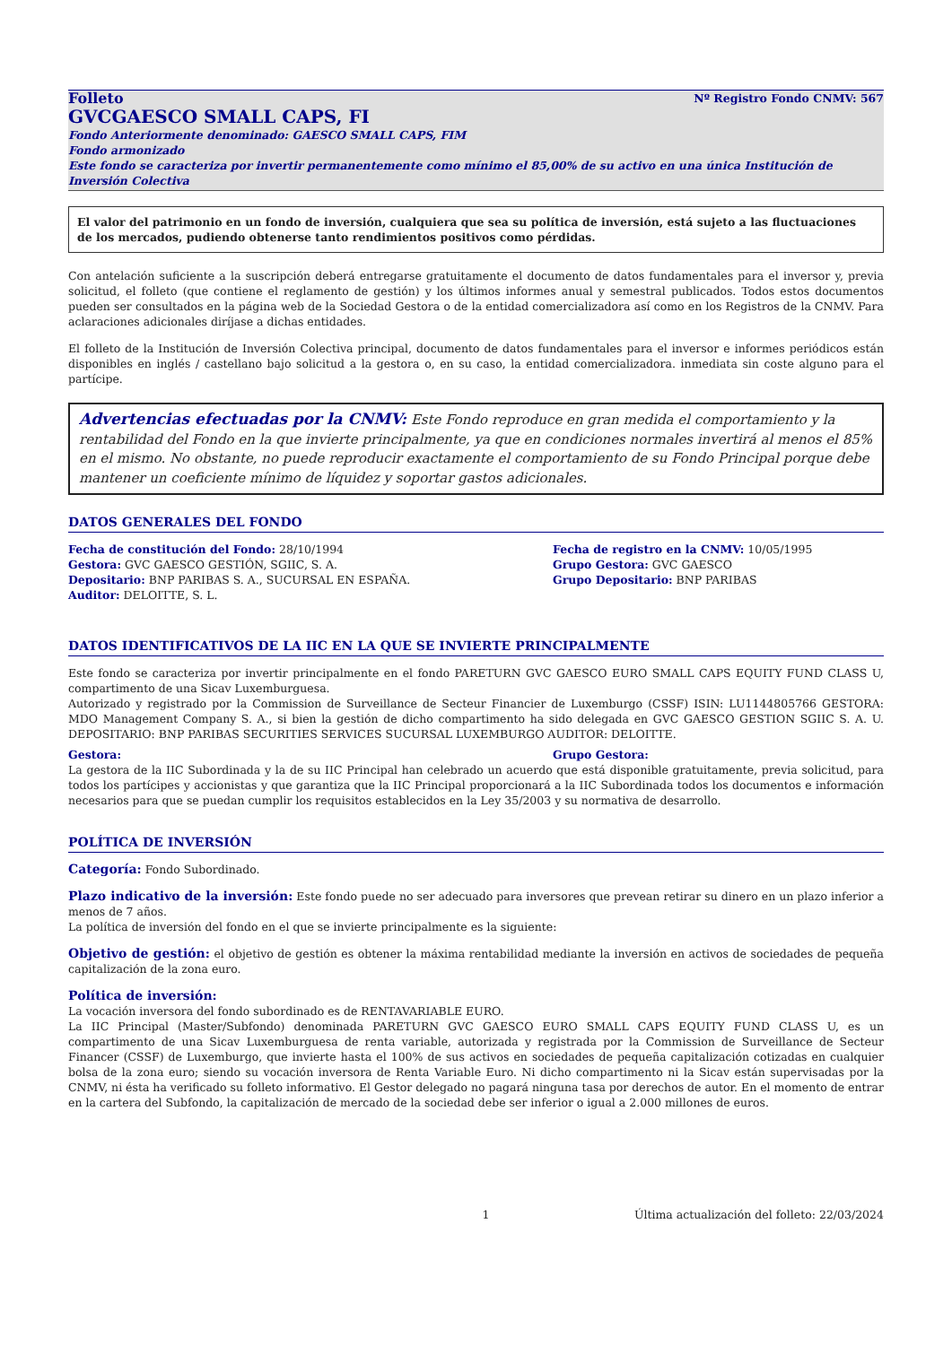Folleto Nº Registro Fondo CNMV: 567
GVCGAESCO SMALL CAPS, FI
Fondo Anteriormente denominado: GAESCO SMALL CAPS, FIM
Fondo armonizado
Este fondo se caracteriza por invertir permanentemente como mínimo el 85,00% de su activo en una única Institución de Inversión Colectiva
El valor del patrimonio en un fondo de inversión, cualquiera que sea su política de inversión, está sujeto a las fluctuaciones de los mercados, pudiendo obtenerse tanto rendimientos positivos como pérdidas.
Con antelación suficiente a la suscripción deberá entregarse gratuitamente el documento de datos fundamentales para el inversor y, previa solicitud, el folleto (que contiene el reglamento de gestión) y los últimos informes anual y semestral publicados. Todos estos documentos pueden ser consultados en la página web de la Sociedad Gestora o de la entidad comercializadora así como en los Registros de la CNMV. Para aclaraciones adicionales diríjase a dichas entidades.
El folleto de la Institución de Inversión Colectiva principal, documento de datos fundamentales para el inversor e informes periódicos están disponibles en inglés / castellano bajo solicitud a la gestora o, en su caso, la entidad comercializadora. inmediata sin coste alguno para el partícipe.
Advertencias efectuadas por la CNMV: Este Fondo reproduce en gran medida el comportamiento y la rentabilidad del Fondo en la que invierte principalmente, ya que en condiciones normales invertirá al menos el 85% en el mismo. No obstante, no puede reproducir exactamente el comportamiento de su Fondo Principal porque debe mantener un coeficiente mínimo de líquidez y soportar gastos adicionales.
DATOS GENERALES DEL FONDO
Fecha de constitución del Fondo: 28/10/1994
Gestora: GVC GAESCO GESTIÓN, SGIIC, S. A.
Depositario: BNP PARIBAS S. A., SUCURSAL EN ESPAÑA.
Auditor: DELOITTE, S. L.
Fecha de registro en la CNMV: 10/05/1995
Grupo Gestora: GVC GAESCO
Grupo Depositario: BNP PARIBAS
DATOS IDENTIFICATIVOS DE LA IIC EN LA QUE SE INVIERTE PRINCIPALMENTE
Este fondo se caracteriza por invertir principalmente en el fondo PARETURN GVC GAESCO EURO SMALL CAPS EQUITY FUND CLASS U, compartimento de una Sicav Luxemburguesa.
Autorizado y registrado por la Commission de Surveillance de Secteur Financier de Luxemburgo (CSSF) ISIN: LU1144805766 GESTORA: MDO Management Company S. A., si bien la gestión de dicho compartimento ha sido delegada en GVC GAESCO GESTION SGIIC S. A. U. DEPOSITARIO: BNP PARIBAS SECURITIES SERVICES SUCURSAL LUXEMBURGO AUDITOR: DELOITTE.
Gestora: Grupo Gestora:
La gestora de la IIC Subordinada y la de su IIC Principal han celebrado un acuerdo que está disponible gratuitamente, previa solicitud, para todos los partícipes y accionistas y que garantiza que la IIC Principal proporcionará a la IIC Subordinada todos los documentos e información necesarios para que se puedan cumplir los requisitos establecidos en la Ley 35/2003 y su normativa de desarrollo.
POLÍTICA DE INVERSIÓN
Categoría: Fondo Subordinado.
Plazo indicativo de la inversión: Este fondo puede no ser adecuado para inversores que prevean retirar su dinero en un plazo inferior a menos de 7 años.
La política de inversión del fondo en el que se invierte principalmente es la siguiente:
Objetivo de gestión: el objetivo de gestión es obtener la máxima rentabilidad mediante la inversión en activos de sociedades de pequeña capitalización de la zona euro.
Política de inversión:
La vocación inversora del fondo subordinado es de RENTAVARIABLE EURO.
La IIC Principal (Master/Subfondo) denominada PARETURN GVC GAESCO EURO SMALL CAPS EQUITY FUND CLASS U, es un compartimento de una Sicav Luxemburguesa de renta variable, autorizada y registrada por la Commission de Surveillance de Secteur Financer (CSSF) de Luxemburgo, que invierte hasta el 100% de sus activos en sociedades de pequeña capitalización cotizadas en cualquier bolsa de la zona euro; siendo su vocación inversora de Renta Variable Euro. Ni dicho compartimento ni la Sicav están supervisadas por la CNMV, ni ésta ha verificado su folleto informativo. El Gestor delegado no pagará ninguna tasa por derechos de autor. En el momento de entrar en la cartera del Subfondo, la capitalización de mercado de la sociedad debe ser inferior o igual a 2.000 millones de euros.
1 Última actualización del folleto: 22/03/2024